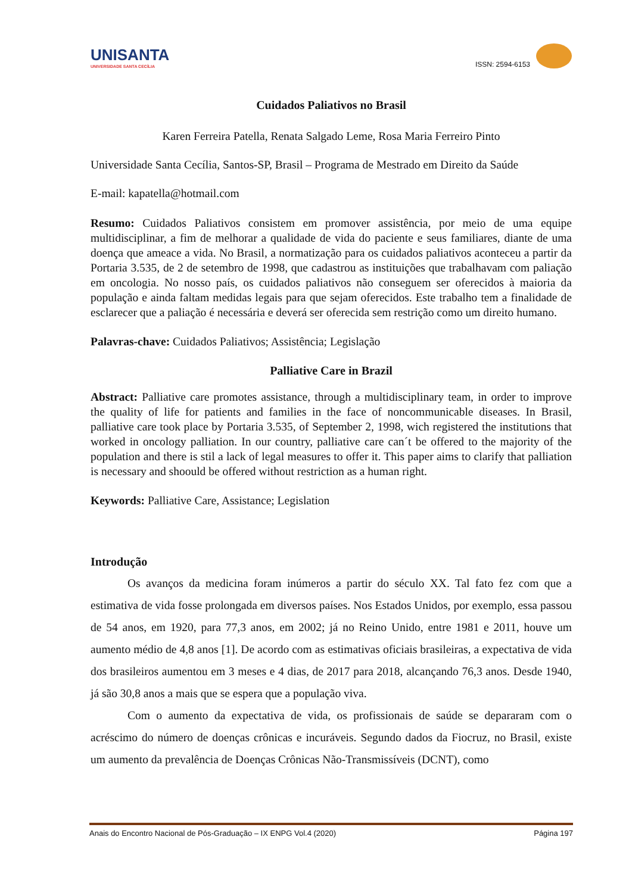UNISANTA
UNIVERSIDADE SANTA CECÍLIA
ISSN: 2594-6153
Cuidados Paliativos no Brasil
Karen Ferreira Patella, Renata Salgado Leme, Rosa Maria Ferreiro Pinto
Universidade Santa Cecília, Santos-SP, Brasil – Programa de Mestrado em Direito da Saúde
E-mail: kapatella@hotmail.com
Resumo: Cuidados Paliativos consistem em promover assistência, por meio de uma equipe multidisciplinar, a fim de melhorar a qualidade de vida do paciente e seus familiares, diante de uma doença que ameace a vida. No Brasil, a normatização para os cuidados paliativos aconteceu a partir da Portaria 3.535, de 2 de setembro de 1998, que cadastrou as instituições que trabalhavam com paliação em oncologia. No nosso país, os cuidados paliativos não conseguem ser oferecidos à maioria da população e ainda faltam medidas legais para que sejam oferecidos. Este trabalho tem a finalidade de esclarecer que a paliação é necessária e deverá ser oferecida sem restrição como um direito humano.
Palavras-chave: Cuidados Paliativos; Assistência; Legislação
Palliative Care in Brazil
Abstract: Palliative care promotes assistance, through a multidisciplinary team, in order to improve the quality of life for patients and families in the face of noncommunicable diseases. In Brasil, palliative care took place by Portaria 3.535, of September 2, 1998, wich registered the institutions that worked in oncology palliation. In our country, palliative care can´t be offered to the majority of the population and there is stil a lack of legal measures to offer it. This paper aims to clarify that palliation is necessary and shoould be offered without restriction as a human right.
Keywords: Palliative Care, Assistance; Legislation
Introdução
Os avanços da medicina foram inúmeros a partir do século XX. Tal fato fez com que a estimativa de vida fosse prolongada em diversos países. Nos Estados Unidos, por exemplo, essa passou de 54 anos, em 1920, para 77,3 anos, em 2002; já no Reino Unido, entre 1981 e 2011, houve um aumento médio de 4,8 anos [1]. De acordo com as estimativas oficiais brasileiras, a expectativa de vida dos brasileiros aumentou em 3 meses e 4 dias, de 2017 para 2018, alcançando 76,3 anos. Desde 1940, já são 30,8 anos a mais que se espera que a população viva.
Com o aumento da expectativa de vida, os profissionais de saúde se depararam com o acréscimo do número de doenças crônicas e incuráveis. Segundo dados da Fiocruz, no Brasil, existe um aumento da prevalência de Doenças Crônicas Não-Transmissíveis (DCNT), como
Anais do Encontro Nacional de Pós-Graduação – IX ENPG Vol.4 (2020) Página 197